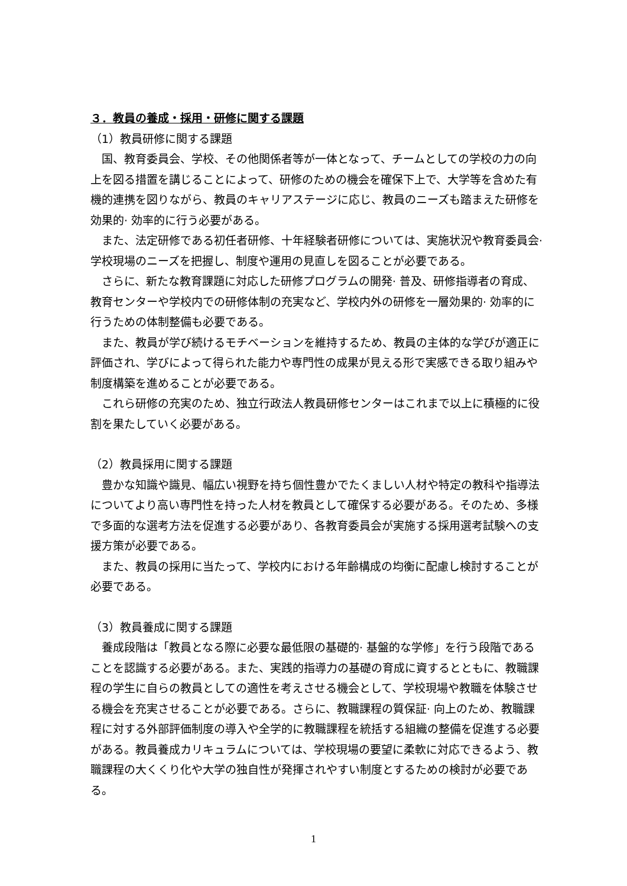３．教員の養成・採用・研修に関する課題
（1）教員研修に関する課題
　国、教育委員会、学校、その他関係者等が一体となって、チームとしての学校の力の向上を図る措置を講じることによって、研修のための機会を確保下上で、大学等を含めた有機的連携を図りながら、教員のキャリアステージに応じ、教員のニーズも踏まえた研修を効果的· 効率的に行う必要がある。
　また、法定研修である初任者研修、十年経験者研修については、実施状況や教育委員会· 学校現場のニーズを把握し、制度や運用の見直しを図ることが必要である。
　さらに、新たな教育課題に対応した研修プログラムの開発· 普及、研修指導者の育成、教育センターや学校内での研修体制の充実など、学校内外の研修を一層効果的· 効率的に行うための体制整備も必要である。
　また、教員が学び続けるモチベーションを維持するため、教員の主体的な学びが適正に評価され、学びによって得られた能力や専門性の成果が見える形で実感できる取り組みや制度構築を進めることが必要である。
　これら研修の充実のため、独立行政法人教員研修センターはこれまで以上に積極的に役割を果たしていく必要がある。
（2）教員採用に関する課題
　豊かな知識や識見、幅広い視野を持ち個性豊かでたくましい人材や特定の教科や指導法についてより高い専門性を持った人材を教員として確保する必要がある。そのため、多様で多面的な選考方法を促進する必要があり、各教育委員会が実施する採用選考試験への支援方策が必要である。
　また、教員の採用に当たって、学校内における年齢構成の均衡に配慮し検討することが必要である。
（3）教員養成に関する課題
　養成段階は「教員となる際に必要な最低限の基礎的· 基盤的な学修」を行う段階であることを認識する必要がある。また、実践的指導力の基礎の育成に資するとともに、教職課程の学生に自らの教員としての適性を考えさせる機会として、学校現場や教職を体験させる機会を充実させることが必要である。さらに、教職課程の質保証· 向上のため、教職課程に対する外部評価制度の導入や全学的に教職課程を統括する組織の整備を促進する必要がある。教員養成カリキュラムについては、学校現場の要望に柔軟に対応できるよう、教職課程の大くくり化や大学の独自性が発揮されやすい制度とするための検討が必要である。
1